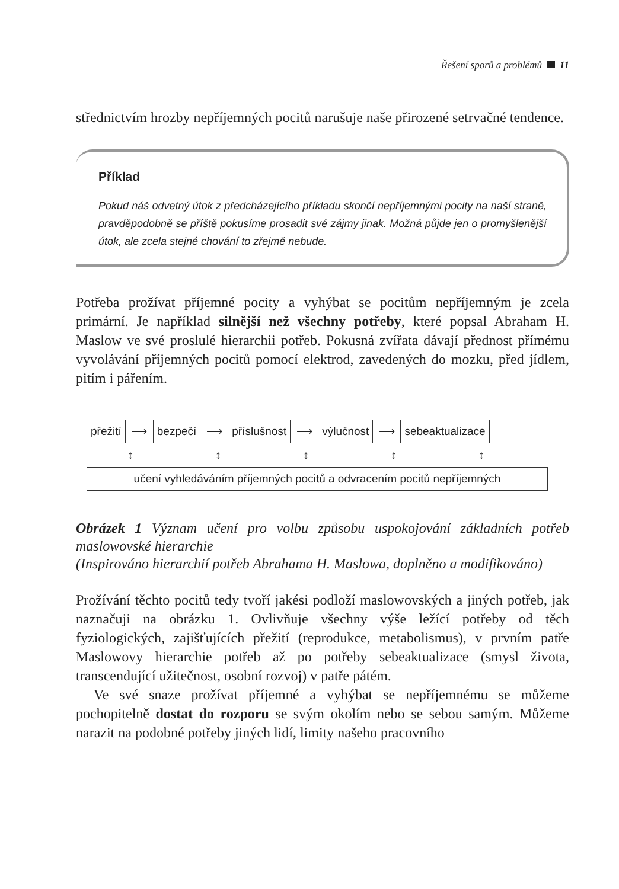Řešení sporů a problémů 11
střednictvím hrozby nepříjemných pocitů narušuje naše přirozené setrvačné tendence.
Příklad
Pokud náš odvetný útok z předcházejícího příkladu skončí nepříjemnými pocity na naší straně, pravděpodobně se příště pokusíme prosadit své zájmy jinak. Možná půjde jen o promyšlenější útok, ale zcela stejné chování to zřejmě nebude.
Potřeba prožívat příjemné pocity a vyhýbat se pocitům nepříjemným je zcela primární. Je například silnější než všechny potřeby, které popsal Abraham H. Maslow ve své proslulé hierarchii potřeb. Pokusná zvířata dávají přednost přímému vyvolávání příjemných pocitů pomocí elektrod, zavedených do mozku, před jídlem, pitím i pářením.
přežití ⟶ bezpečí ⟶ příslušnost ⟶ výlučnost ⟶ sebeaktualizace
↕ ↕ ↕ ↕ ↕
učení vyhledáváním příjemných pocitů a odvracením pocitů nepříjemných
Obrázek 1 Význam učení pro volbu způsobu uspokojování základních potřeb maslowovské hierarchie
(Inspirováno hierarchií potřeb Abrahama H. Maslowa, doplněno a modifikováno)
Prožívání těchto pocitů tedy tvoří jakési podloží maslowovských a jiných potřeb, jak naznačuji na obrázku 1. Ovlivňuje všechny výše ležící potřeby od těch fyziologických, zajišťujících přežití (reprodukce, metabolismus), v prvním patře Maslowovy hierarchie potřeb až po potřeby sebeaktualizace (smysl života, transcendující užitečnost, osobní rozvoj) v patře pátém.
Ve své snaze prožívat příjemné a vyhýbat se nepříjemnému se můžeme pochopitelně dostat do rozporu se svým okolím nebo se sebou samým. Můžeme narazit na podobné potřeby jiných lidí, limity našeho pracovního